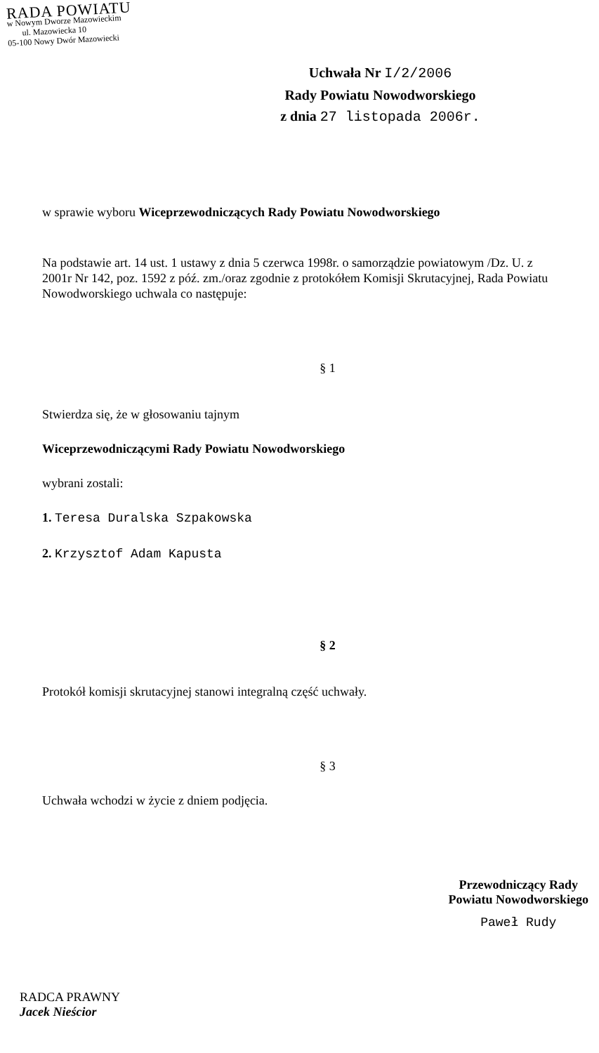RADA POWIATU
w Nowym Dworze Mazowieckim
ul. Mazowiecka 10
05-100 Nowy Dwór Mazowiecki
Uchwała Nr I/2/2006
Rady Powiatu Nowodworskiego
z dnia 27 listopada 2006r.
w sprawie wyboru Wiceprzewodniczących Rady Powiatu Nowodworskiego
Na podstawie art. 14 ust. 1 ustawy z dnia 5 czerwca 1998r. o samorządzie powiatowym /Dz. U. z 2001r Nr 142, poz. 1592 z póź. zm./oraz zgodnie z protokółem Komisji Skrutacyjnej, Rada Powiatu Nowodworskiego uchwala co następuje:
§ 1
Stwierdza się, że w głosowaniu tajnym
Wiceprzewodniczącymi Rady Powiatu Nowodworskiego
wybrani zostali:
1. Teresa Duralska Szpakowska
2. Krzysztof Adam Kapusta
§ 2
Protokół komisji skrutacyjnej stanowi integralną część uchwały.
§ 3
Uchwała wchodzi w życie z dniem podjęcia.
Przewodniczący Rady
Powiatu Nowodworskiego
Paweł Rudy
RADCA PRAWNY
Jacek Nieścior